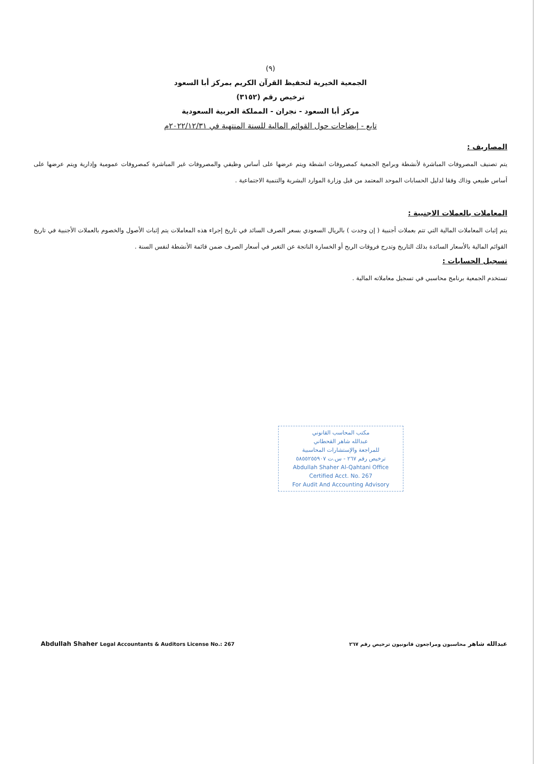(٩)
الجمعية الخيرية لتحفيظ القرآن الكريم بمركز أبا السعود
ترخيص رقم (٣١٥٢)
مركز أبا السعود - نجران - المملكة العربية السعودية
تابع - إيضاحات حول القوائم المالية للسنة المنتهية في ٢٠٢٢/١٢/٣١م
المصاريف :
يتم تصنيف المصروفات المباشرة لأنشطة وبرامج الجمعية كمصروفات انشطة ويتم عرضها على أساس وظيفي والمصروفات غير المباشرة كمصروفات عمومية وإدارية ويتم عرضها على أساس طبيعي وذاك وفقا لدليل الحسابات الموحد المعتمد من قبل وزارة الموارد البشرية والتنمية الاجتماعية .
المعاملات بالعملات الاجنبية :
يتم إثبات المعاملات المالية التي تتم بعملات أجنبية ( إن وجدت ) بالريال السعودي بسعر الصرف السائد في تاريخ إجراء هذه المعاملات يتم إثبات الأصول والخصوم بالعملات الأجنبية في تاريخ القوائم المالية بالأسعار السائدة بذلك التاريخ وتدرج فروقات الربح أو الخسارة الناتجة عن التغير في أسعار الصرف ضمن قائمة الأنشطة لنفس السنة .
تسجيل الحسابات :
تستخدم الجمعية برنامج محاسبي في تسجيل معاملاته المالية .
مكتب المحاسب القانوني
عبدالله شاهر القحطاني
للمراجعة والإستشارات المحاسبية
ترخيص رقم ٢٦٧ - س.ت ٥٨٥٥٢٥٥٩٠٧
Abdullah Shaher Al-Qahtani Office
Certified Acct. No. 267
For Audit And Accounting Advisory
Abdullah Shaher Legal Accountants & Auditors License No.: 267 عبدالله شاهر محاسبون ومراجعون قانونيون ترخيص رقم ٢٦٧